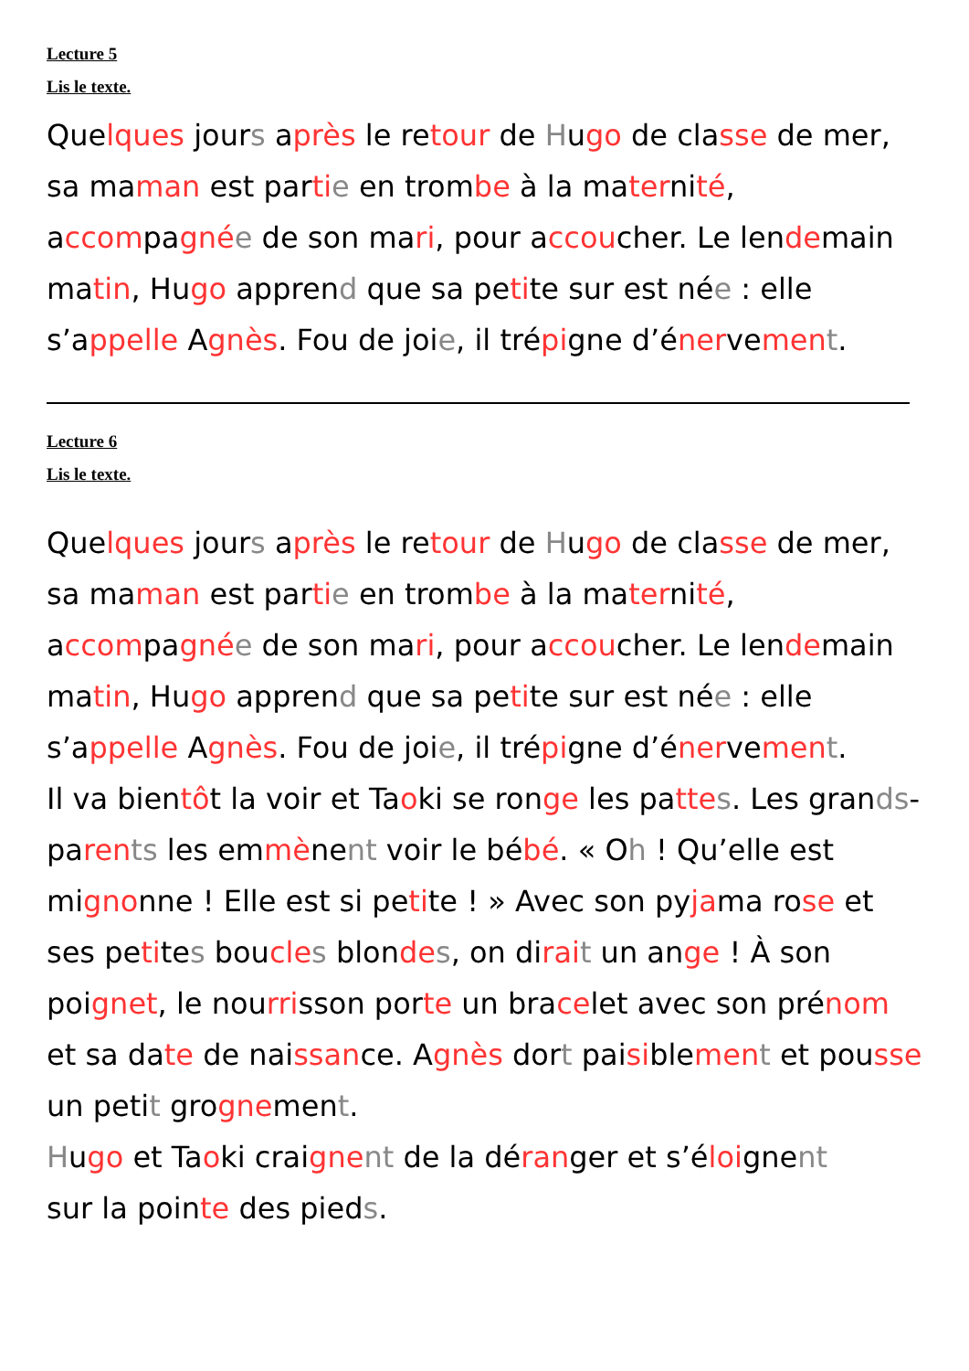Lecture 5
Lis le texte.
Quelques jours après le retour de Hugo de classe de mer, sa maman est parti e en trombe à la maternité, accompagné e de son mari, pour accoucher. Le lendemain matin, Hugo apprend que sa petite sur est née : elle s’appelle Agnès. Fou de joie, il trépigne d’énervemen t.
Lecture 6
Lis le texte.
Quelques jours après le retour de Hugo de classe de mer, sa maman est parti e en trombe à la maternité, accompagné e de son mari, pour accoucher. Le lendemain matin, Hugo apprend que sa petite sur est née : elle s’appelle Agnès. Fou de joie, il trépigne d’énervemen t.
Il va bientôt la voir et Taoki se ronge les patte s. Les grands-paren ts les emmènent voir le bébé. « Oh ! Qu’elle est mignonne ! Elle est si petite ! » Avec son pyjama rose et ses petites boucle s blonde s, on dirai t un ange ! À son poignet, le nourrisson porte un bracelet avec son prénom et sa date de naissance. Agnès dort paisiblemen t et pousse un petit grognement.
Hugo et Taoki craigne nt de la déranger et s’éloignent
sur la pointe des pieds.